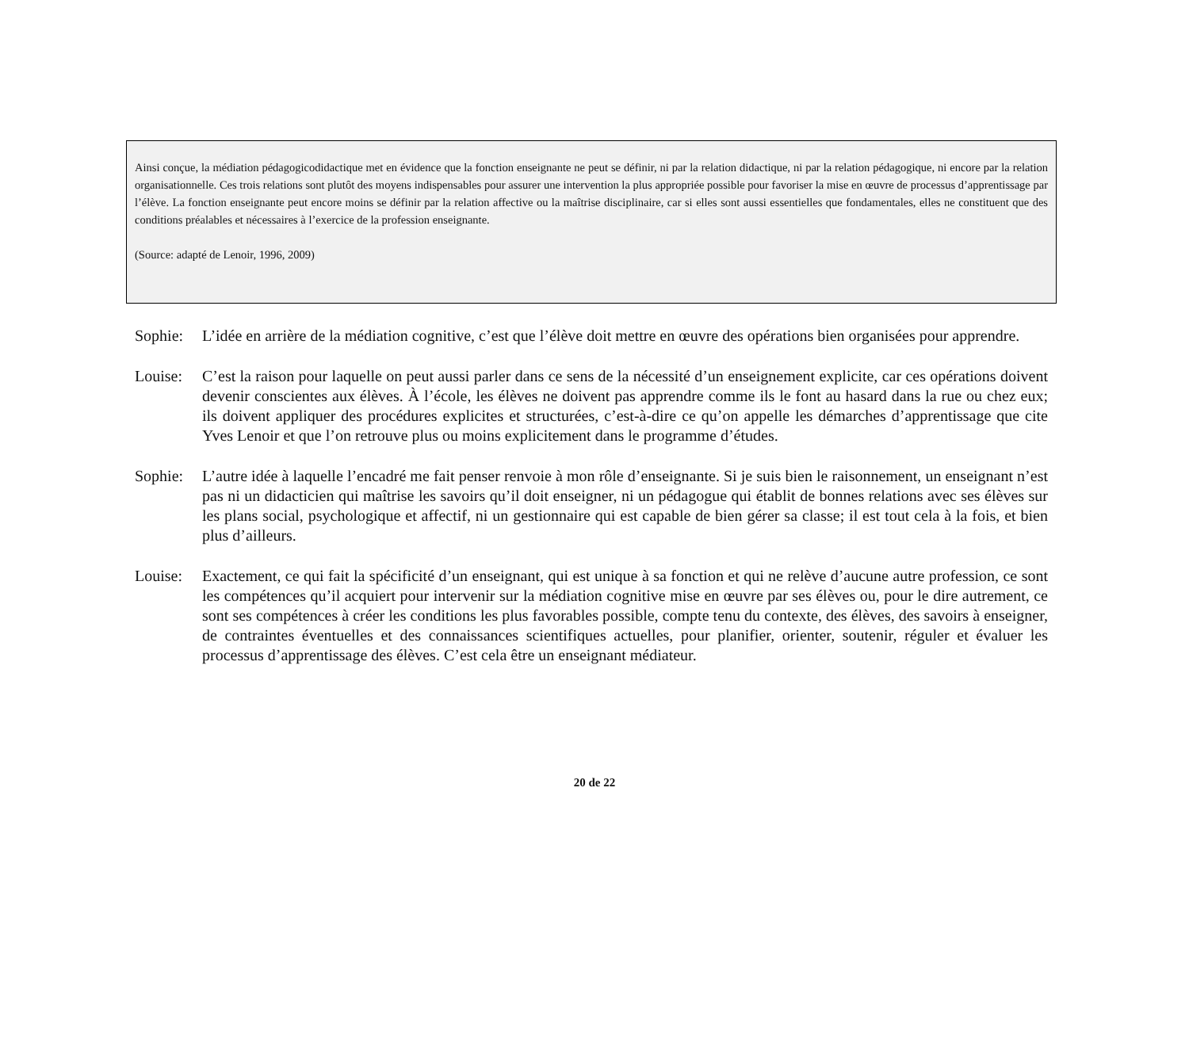Ainsi conçue, la médiation pédagogicodidactique met en évidence que la fonction enseignante ne peut se définir, ni par la relation didactique, ni par la relation pédagogique, ni encore par la relation organisationnelle. Ces trois relations sont plutôt des moyens indispensables pour assurer une intervention la plus appropriée possible pour favoriser la mise en œuvre de processus d’apprentissage par l’élève. La fonction enseignante peut encore moins se définir par la relation affective ou la maîtrise disciplinaire, car si elles sont aussi essentielles que fondamentales, elles ne constituent que des conditions préalables et nécessaires à l’exercice de la profession enseignante.
(Source: adapté de Lenoir, 1996, 2009)
Sophie: L’idée en arrière de la médiation cognitive, c’est que l’élève doit mettre en œuvre des opérations bien organisées pour apprendre.
Louise: C’est la raison pour laquelle on peut aussi parler dans ce sens de la nécessité d’un enseignement explicite, car ces opérations doivent devenir conscientes aux élèves. À l’école, les élèves ne doivent pas apprendre comme ils le font au hasard dans la rue ou chez eux; ils doivent appliquer des procédures explicites et structurées, c’est-à-dire ce qu’on appelle les démarches d’apprentissage que cite Yves Lenoir et que l’on retrouve plus ou moins explicitement dans le programme d’études.
Sophie: L’autre idée à laquelle l’encadré me fait penser renvoie à mon rôle d’enseignante. Si je suis bien le raisonnement, un enseignant n’est pas ni un didacticien qui maîtrise les savoirs qu’il doit enseigner, ni un pédagogue qui établit de bonnes relations avec ses élèves sur les plans social, psychologique et affectif, ni un gestionnaire qui est capable de bien gérer sa classe; il est tout cela à la fois, et bien plus d’ailleurs.
Louise: Exactement, ce qui fait la spécificité d’un enseignant, qui est unique à sa fonction et qui ne relève d’aucune autre profession, ce sont les compétences qu’il acquiert pour intervenir sur la médiation cognitive mise en œuvre par ses élèves ou, pour le dire autrement, ce sont ses compétences à créer les conditions les plus favorables possible, compte tenu du contexte, des élèves, des savoirs à enseigner, de contraintes éventuelles et des connaissances scientifiques actuelles, pour planifier, orienter, soutenir, réguler et évaluer les processus d’apprentissage des élèves. C’est cela être un enseignant médiateur.
20 de 22